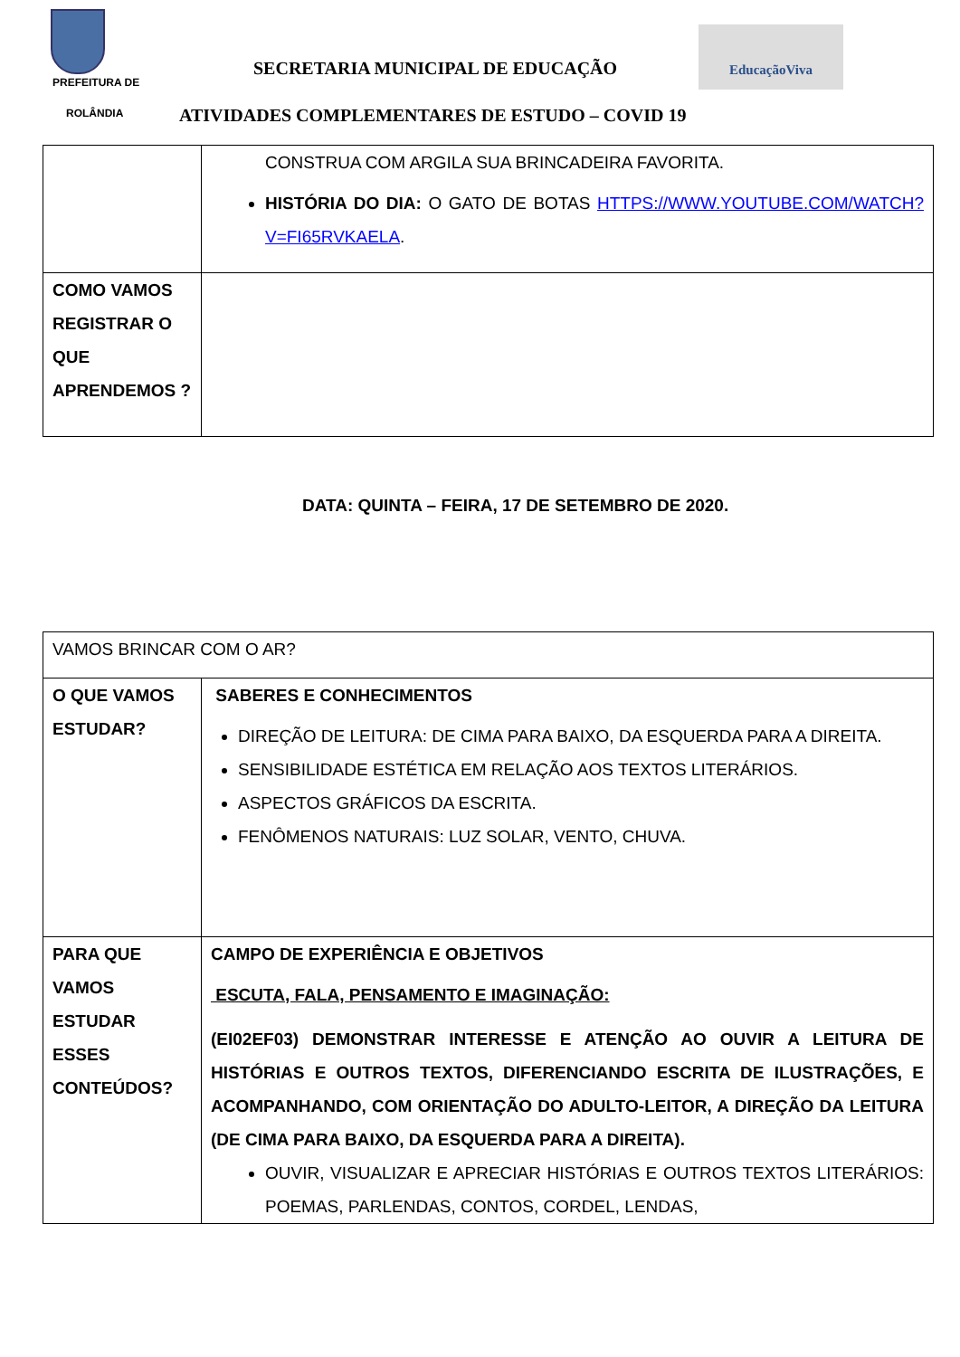PREFEITURA DE
ROLÂNDIA
SECRETARIA MUNICIPAL DE EDUCAÇÃO
EducaçãoViva
ATIVIDADES COMPLEMENTARES DE ESTUDO – COVID 19
| | CONSTRUA COM ARGILA SUA BRINCADEIRA FAVORITA. HISTÓRIA DO DIA: O GATO DE BOTAS HTTPS://WWW.YOUTUBE.COM/WATCH?V=FI65RVKAELA . |
| COMO VAMOS REGISTRAR O QUE APRENDEMOS ? | |
DATA: QUINTA – FEIRA, 17 DE SETEMBRO DE 2020.
| VAMOS BRINCAR COM O AR? | |
| O QUE VAMOS ESTUDAR? | SABERES E CONHECIMENTOS DIREÇÃO DE LEITURA: DE CIMA PARA BAIXO, DA ESQUERDA PARA A DIREITA. SENSIBILIDADE ESTÉTICA EM RELAÇÃO AOS TEXTOS LITERÁRIOS. ASPECTOS GRÁFICOS DA ESCRITA. FENÔMENOS NATURAIS: LUZ SOLAR, VENTO, CHUVA. |
| PARA QUE VAMOS ESTUDAR ESSES CONTEÚDOS? | CAMPO DE EXPERIÊNCIA E OBJETIVOS ESCUTA, FALA, PENSAMENTO E IMAGINAÇÃO: (EI02EF03) DEMONSTRAR INTERESSE E ATENÇÃO AO OUVIR A LEITURA DE HISTÓRIAS E OUTROS TEXTOS, DIFERENCIANDO ESCRITA DE ILUSTRAÇÕES, E ACOMPANHANDO, COM ORIENTAÇÃO DO ADULTO-LEITOR, A DIREÇÃO DA LEITURA (DE CIMA PARA BAIXO, DA ESQUERDA PARA A DIREITA). OUVIR, VISUALIZAR E APRECIAR HISTÓRIAS E OUTROS TEXTOS LITERÁRIOS: POEMAS, PARLENDAS, CONTOS, CORDEL, LENDAS, |